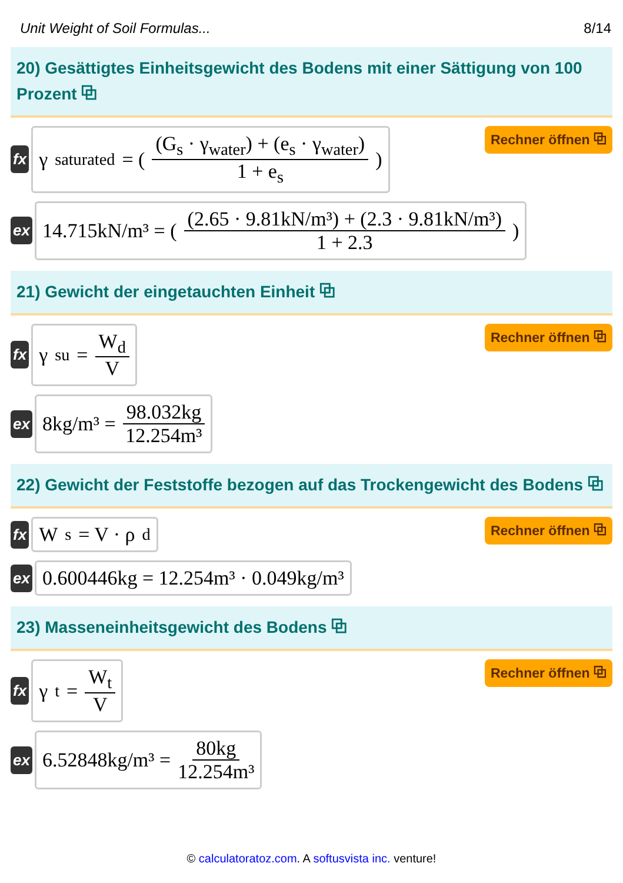Unit Weight of Soil Formulas... 8/14
20) Gesättigtes Einheitsgewicht des Bodens mit einer Sättigung von 100 Prozent ⧉
fx
γ<sub>saturated</sub> = ( (G<sub>s</sub> · γ<sub>water</sub>) + (e<sub>s</sub> · γ<sub>water</sub>) 1 + e<sub>s</sub> )
Rechner öffnen ⧉
ex
14.715kN/m³ = ( (2.65 · 9.81kN/m³) + (2.3 · 9.81kN/m³) 1 + 2.3 )
21) Gewicht der eingetauchten Einheit ⧉
fx
γ<sub>su</sub> = W<sub>d</sub> V
Rechner öffnen ⧉
ex
8kg/m³ = 98.032kg 12.254m³
22) Gewicht der Feststoffe bezogen auf das Trockengewicht des Bodens ⧉
fx
W<sub>s</sub> = V · ρ<sub>d</sub>
Rechner öffnen ⧉
ex
0.600446kg = 12.254m³ · 0.049kg/m³
23) Masseneinheitsgewicht des Bodens ⧉
fx
γ<sub>t</sub> = W<sub>t</sub> V
Rechner öffnen ⧉
ex
6.52848kg/m³ = 80kg 12.254m³
© calculatoratoz.com. A softusvista inc. venture!